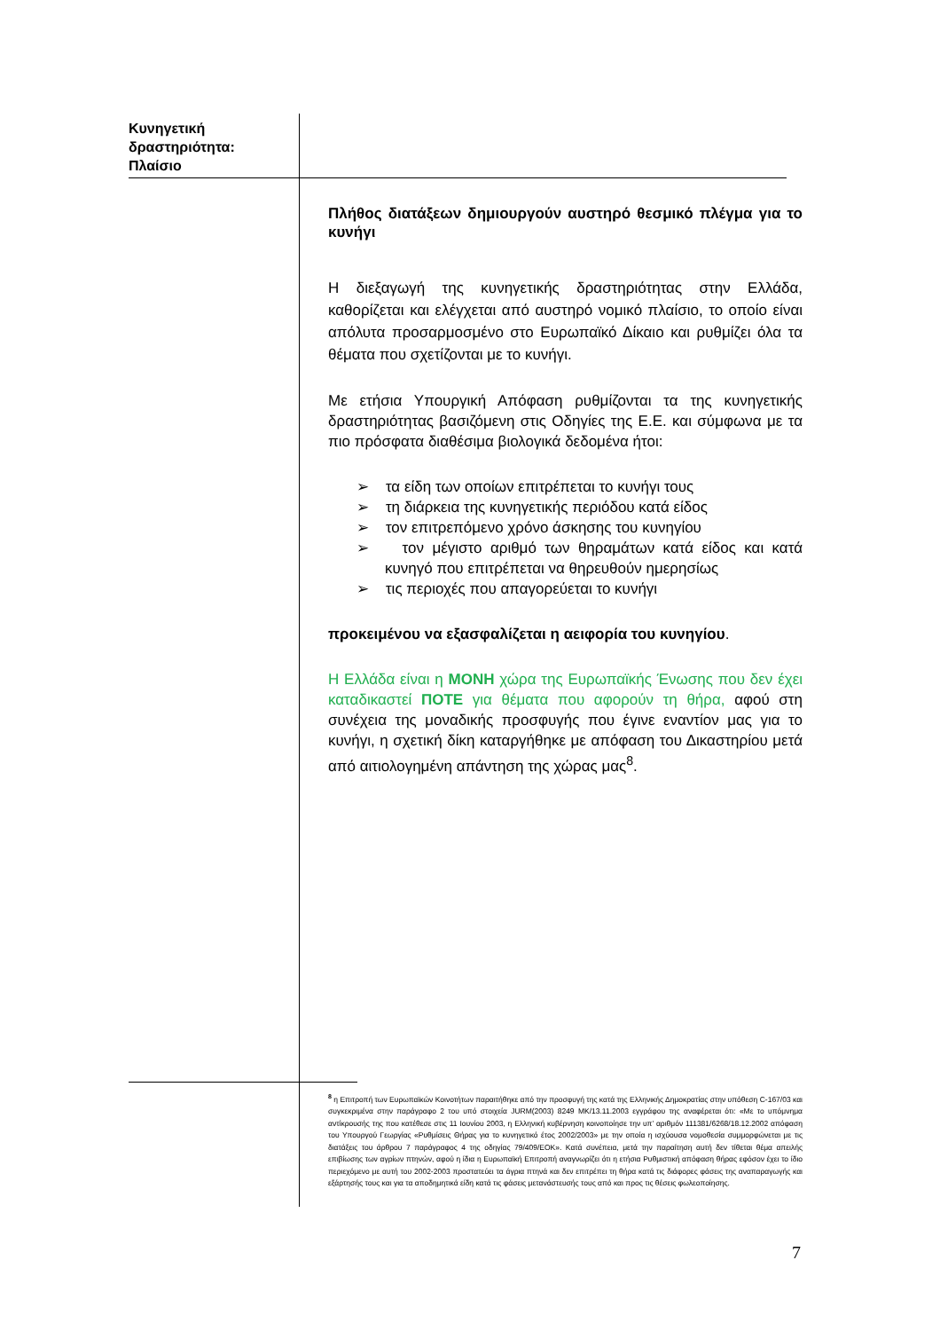Κυνηγετική
δραστηριότητα:
Πλαίσιο
Πλήθος διατάξεων δημιουργούν αυστηρό θεσμικό πλέγμα για το κυνήγι
Η διεξαγωγή της κυνηγετικής δραστηριότητας στην Ελλάδα, καθορίζεται και ελέγχεται από αυστηρό νομικό πλαίσιο, το οποίο είναι απόλυτα προσαρμοσμένο στο Ευρωπαϊκό Δίκαιο και ρυθμίζει όλα τα θέματα που σχετίζονται με το κυνήγι.
Με ετήσια Υπουργική Απόφαση ρυθμίζονται τα της κυνηγετικής δραστηριότητας βασιζόμενη στις Οδηγίες της Ε.Ε. και σύμφωνα με τα πιο πρόσφατα διαθέσιμα βιολογικά δεδομένα ήτοι:
➢ τα είδη των οποίων επιτρέπεται το κυνήγι τους
➢ τη διάρκεια της κυνηγετικής περιόδου κατά είδος
➢ τον επιτρεπόμενο χρόνο άσκησης του κυνηγίου
➢ τον μέγιστο αριθμό των θηραμάτων κατά είδος και κατά κυνηγό που επιτρέπεται να θηρευθούν ημερησίως
➢ τις περιοχές που απαγορεύεται το κυνήγι
προκειμένου να εξασφαλίζεται η αειφορία του κυνηγίου.
Η Ελλάδα είναι η ΜΟΝΗ χώρα της Ευρωπαϊκής Ένωσης που δεν έχει καταδικαστεί ΠΟΤΕ για θέματα που αφορούν τη θήρα, αφού στη συνέχεια της μοναδικής προσφυγής που έγινε εναντίον μας για το κυνήγι, η σχετική δίκη καταργήθηκε με απόφαση του Δικαστηρίου μετά από αιτιολογημένη απάντηση της χώρας μας<sup>8</sup>.
<sup>8</sup> η Επιτροπή των Ευρωπαϊκών Κοινοτήτων παραιτήθηκε από την προσφυγή της κατά της Ελληνικής Δημοκρατίας στην υπόθεση C-167/03 και συγκεκριμένα στην παράγραφο 2 του υπό στοιχεία JURM(2003) 8249 MK/13.11.2003 εγγράφου της αναφέρεται ότι: «Με το υπόμνημα αντίκρουσής της που κατέθεσε στις 11 Ιουνίου 2003, η Ελληνική κυβέρνηση κοινοποίησε την υπ’ αριθμόν 111381/6268/18.12.2002 απόφαση του Υπουργού Γεωργίας «Ρυθμίσεις Θήρας για το κυνηγετικό έτος 2002/2003» με την οποία η ισχύουσα νομοθεσία συμμορφώνεται με τις διατάξεις του άρθρου 7 παράγραφος 4 της οδηγίας 79/409/ΕΟΚ». Κατά συνέπεια, μετά την παραίτηση αυτή δεν τίθεται θέμα απειλής επιβίωσης των αγρίων πτηνών, αφού η ίδια η Ευρωπαϊκή Επιτροπή αναγνωρίζει ότι η ετήσια Ρυθμιστική απόφαση θήρας εφόσον έχει το ίδιο περιεχόμενο με αυτή του 2002-2003 προστατεύει τα άγρια πτηνά και δεν επιτρέπει τη θήρα κατά τις διάφορες φάσεις της αναπαραγωγής και εξάρτησής τους και για τα αποδημητικά είδη κατά τις φάσεις μετανάστευσής τους από και προς τις θέσεις φωλεοποίησης.
7